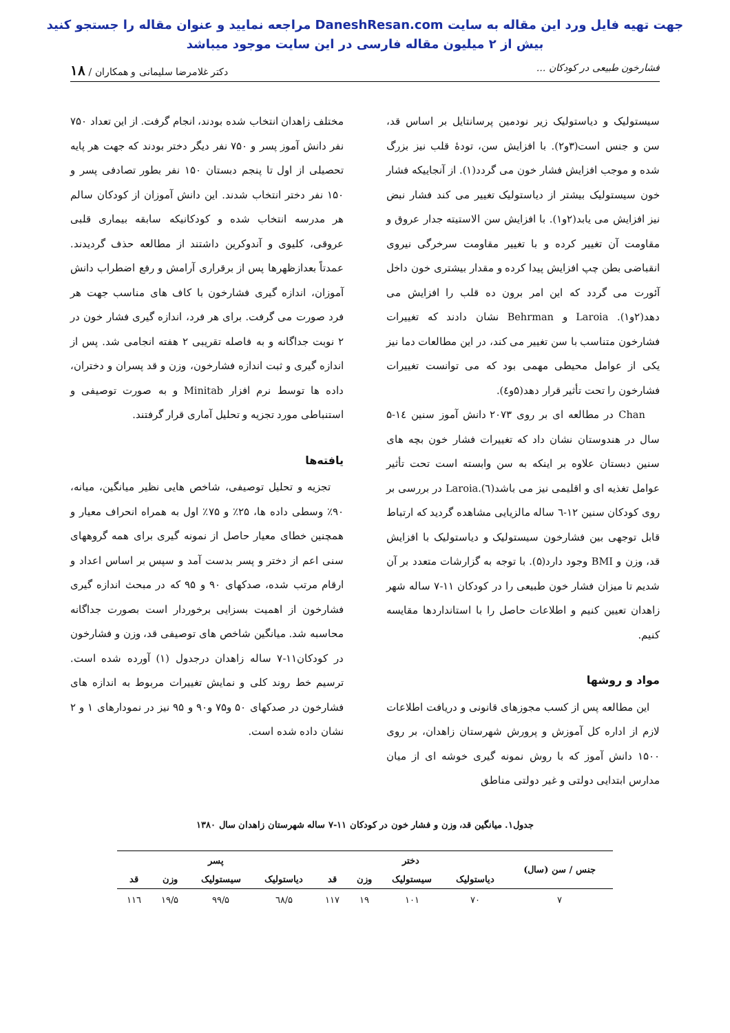جهت تهیه فایل ورد این مقاله به سایت DaneshResan.com مراجعه نمایید و عنوان مقاله را جستجو کنید
بیش از ۲ میلیون مقاله فارسی در این سایت موجود میباشد
فشارخون طبیعی در کودکان ... دکتر غلامرضا سلیمانی و همکاران / ۱۸
سیستولیک و دیاستولیک زیر نودمین پرسانتایل بر اساس قد، سن و جنس است(۳و۲). با افزایش سن، تودهٔ قلب نیز بزرگ شده و موجب افزایش فشار خون می گردد(۱). از آنجاییکه فشار خون سیستولیک بیشتر از دیاستولیک تغییر می کند فشار نبض نیز افزایش می یابد(۲و۱). با افزایش سن الاستیته جدار عروق و مقاومت آن تغییر کرده و با تغییر مقاومت سرخرگی نیروی انقباضی بطن چپ افزایش پیدا کرده و مقدار بیشتری خون داخل آئورت می گردد که این امر برون ده قلب را افزایش می دهد(۲و۱). Laroia و Behrman نشان دادند که تغییرات فشارخون متناسب با سن تغییر می کند، در این مطالعات دما نیز یکی از عوامل محیطی مهمی بود که می توانست تغییرات فشارخون را تحت تأثیر قرار دهد(۵و٤).
Chan در مطالعه ای بر روی ۲۰۷۳ دانش آموز سنین ١٤-۵ سال در هندوستان نشان داد که تغییرات فشار خون بچه های سنین دبستان علاوه بر اینکه به سن وابسته است تحت تأثیر عوامل تغذیه ای و اقلیمی نیز می باشد(٦).Laroia در بررسی بر روی کودکان سنین ۱۲-٦ ساله مالزیایی مشاهده گردید که ارتباط قابل توجهی بین فشارخون سیستولیک و دیاستولیک با افزایش قد، وزن و BMI وجود دارد(۵). با توجه به گزارشات متعدد بر آن شدیم تا میزان فشار خون طبیعی را در کودکان ۱۱-۷ ساله شهر زاهدان تعیین کنیم و اطلاعات حاصل را با استانداردها مقایسه کنیم.
مواد و روشها
این مطالعه پس از کسب مجوزهای قانونی و دریافت اطلاعات لازم از اداره کل آموزش و پرورش شهرستان زاهدان، بر روی ۱۵۰۰ دانش آموز که با روش نمونه گیری خوشه ای از میان مدارس ابتدایی دولتی و غیر دولتی مناطق
مختلف زاهدان انتخاب شده بودند، انجام گرفت. از این تعداد ۷۵۰ نفر دانش آموز پسر و ۷۵۰ نفر دیگر دختر بودند که جهت هر پایه تحصیلی از اول تا پنجم دبستان ۱۵۰ نفر بطور تصادفی پسر و ۱۵۰ نفر دختر انتخاب شدند. این دانش آموزان از کودکان سالم هر مدرسه انتخاب شده و کودکانیکه سابقه بیماری قلبی عروقی، کلیوی و آندوکرین داشتند از مطالعه حذف گردیدند. عمدتاً بعدازظهرها پس از برقراری آرامش و رفع اضطراب دانش آموزان، اندازه گیری فشارخون با کاف های مناسب جهت هر فرد صورت می گرفت. برای هر فرد، اندازه گیری فشار خون در ۲ نوبت جداگانه و به فاصله تقریبی ۲ هفته انجامی شد. پس از اندازه گیری و ثبت اندازه فشارخون، وزن و قد پسران و دختران، داده ها توسط نرم افزار Minitab و به صورت توصیفی و استنباطی مورد تجزیه و تحلیل آماری قرار گرفتند.
یافته‌ها
تجزیه و تحلیل توصیفی، شاخص هایی نظیر میانگین، میانه، ۹۰٪ وسطی داده ها، ۲۵٪ و ۷۵٪ اول به همراه انحراف معیار و همچنین خطای معیار حاصل از نمونه گیری برای همه گروههای سنی اعم از دختر و پسر بدست آمد و سپس بر اساس اعداد و ارقام مرتب شده، صدکهای ۹۰ و ۹۵ که در مبحث اندازه گیری فشارخون از اهمیت بسزایی برخوردار است بصورت جداگانه محاسبه شد. میانگین شاخص های توصیفی قد، وزن و فشارخون در کودکان۱۱-۷ ساله زاهدان درجدول (۱) آورده شده است. ترسیم خط روند کلی و نمایش تغییرات مربوط به اندازه های فشارخون در صدکهای ۵۰ و۷۵ و۹۰ و ۹۵ نیز در نمودارهای ۱ و ۲ نشان داده شده است.
جدول۱. میانگین قد، وزن و فشار خون در کودکان ۱۱-۷ ساله شهرستان زاهدان سال ۱۳۸۰
| جنس / سن (سال) | دختر | | | | پسر | | | |
| --- | --- | --- | --- | --- | --- | --- | --- | --- |
| | دیاستولیک | سیستولیک | وزن | قد | دیاستولیک | سیستولیک | وزن | قد |
| ۷ | ۷۰ | ۱۰۱ | ۱۹ | ۱۱۷ | ٦۸/۵ | ۹۹/۵ | ۱۹/۵ | ۱۱٦ |